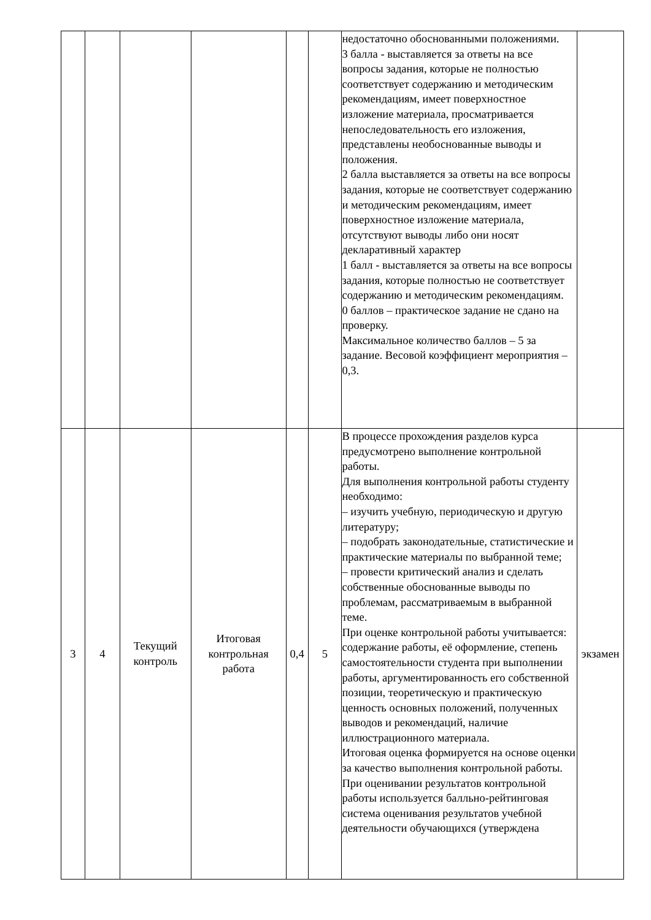| | | | | | | недостаточно обоснованными положениями. 3 балла - выставляется за ответы на все вопросы задания, которые не полностью соответствует содержанию и методическим рекомендациям, имеет поверхностное изложение материала, просматривается непоследовательность его изложения, представлены необоснованные выводы и положения. 2 балла выставляется за ответы на все вопросы задания, которые не соответствует содержанию и методическим рекомендациям, имеет поверхностное изложение материала, отсутствуют выводы либо они носят декларативный характер 1 балл - выставляется за ответы на все вопросы задания, которые полностью не соответствует содержанию и методическим рекомендациям. 0 баллов – практическое задание не сдано на проверку. Максимальное количество баллов – 5 за задание. Весовой коэффициент мероприятия – 0,3. | |
| 3 | 4 | Текущий контроль | Итоговая контрольная работа | 0,4 | 5 | В процессе прохождения разделов курса предусмотрено выполнение контрольной работы. Для выполнения контрольной работы студенту необходимо: – изучить учебную, периодическую и другую литературу; – подобрать законодательные, статистические и практические материалы по выбранной теме; – провести критический анализ и сделать собственные обоснованные выводы по проблемам, рассматриваемым в выбранной теме. При оценке контрольной работы учитывается: содержание работы, её оформление, степень самостоятельности студента при выполнении работы, аргументированность его собственной позиции, теоретическую и практическую ценность основных положений, полученных выводов и рекомендаций, наличие иллюстрационного материала. Итоговая оценка формируется на основе оценки за качество выполнения контрольной работы. При оценивании результатов контрольной работы используется балльно-рейтинговая система оценивания результатов учебной деятельности обучающихся (утверждена | экзамен |